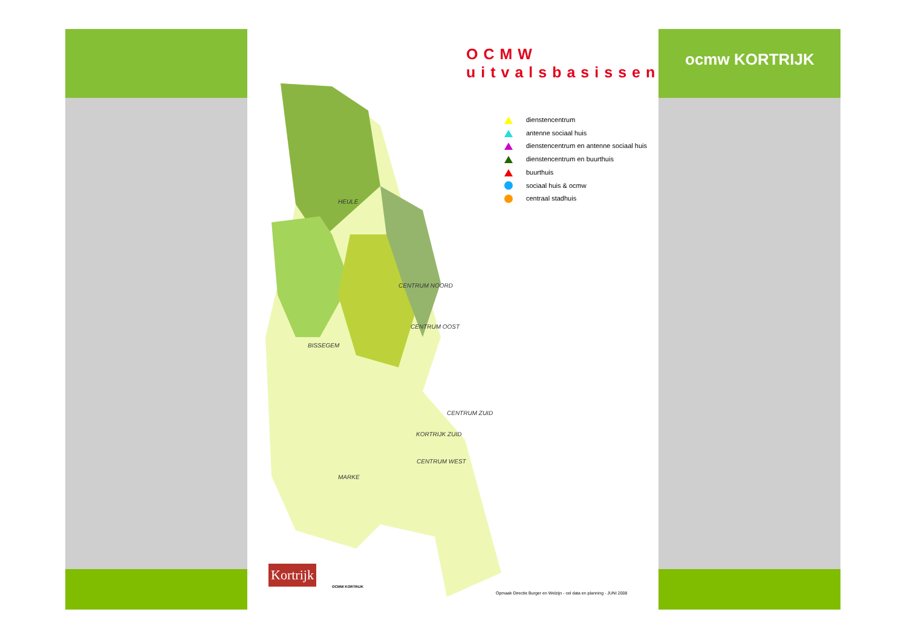ocmw KORTRIJK
OCMW
uitvalsbasissen
HEULE
CENTRUM NOORD
CENTRUM OOST
BISSEGEM
CENTRUM ZUID
CENTRUM WEST
MARKE
dienstencentrum
antenne sociaal huis
dienstencentrum en antenne sociaal huis
dienstencentrum en buurthuis
buurthuis
sociaal huis & ocmw
centraal stadhuis
Kortrijk
OCMW KORTRIJK
Opmaak Directie Burger en Welzijn - cel data en planning - JUNI 2008
KORTRIJK ZUID